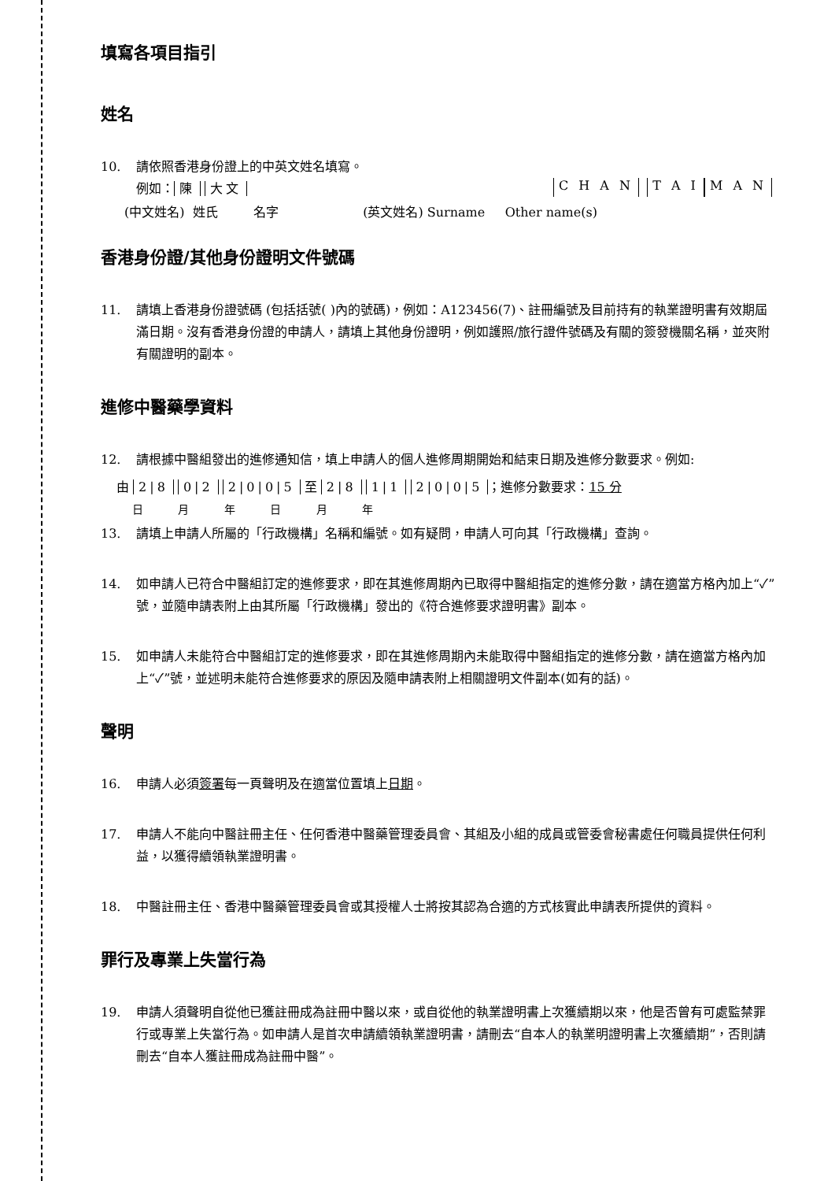填寫各項目指引
姓名
10. 請依照香港身份證上的中英文姓名填寫。
例如： 陳 大文 C H A N T A I M A N
(中文姓名) 姓氏 名字 (英文姓名) Surname Other name(s)
香港身份證/其他身份證明文件號碼
11. 請填上香港身份證號碼 (包括括號( )內的號碼)，例如：A123456(7)、註冊編號及目前持有的執業證明書有效期屆滿日期。沒有香港身份證的申請人，請填上其他身份證明，例如護照/旅行證件號碼及有關的簽發機關名稱，並夾附有關證明的副本。
進修中醫藥學資料
12. 請根據中醫組發出的進修通知信，填上申請人的個人進修周期開始和結束日期及進修分數要求。例如:
由 2|8 0|2 2|0|0|5 至 2|8 1|1 2|0|0|5 ；進修分數要求：15 分
日 月 年 日 月 年
13. 請填上申請人所屬的「行政機構」名稱和編號。如有疑問，申請人可向其「行政機構」查詢。
14. 如申請人已符合中醫組訂定的進修要求，即在其進修周期內已取得中醫組指定的進修分數，請在適當方格內加上“✓”號，並隨申請表附上由其所屬「行政機構」發出的《符合進修要求證明書》副本。
15. 如申請人未能符合中醫組訂定的進修要求，即在其進修周期內未能取得中醫組指定的進修分數，請在適當方格內加上“✓”號，並述明未能符合進修要求的原因及隨申請表附上相關證明文件副本(如有的話)。
聲明
16. 申請人必須簽署每一頁聲明及在適當位置填上日期。
17. 申請人不能向中醫註冊主任、任何香港中醫藥管理委員會、其組及小組的成員或管委會秘書處任何職員提供任何利益，以獲得續領執業證明書。
18. 中醫註冊主任、香港中醫藥管理委員會或其授權人士將按其認為合適的方式核實此申請表所提供的資料。
罪行及專業上失當行為
19. 申請人須聲明自從他已獲註冊成為註冊中醫以來，或自從他的執業證明書上次獲續期以來，他是否曾有可處監禁罪行或專業上失當行為。如申請人是首次申請續領執業證明書，請刪去“自本人的執業明證明書上次獲續期”，否則請刪去“自本人獲註冊成為註冊中醫”。